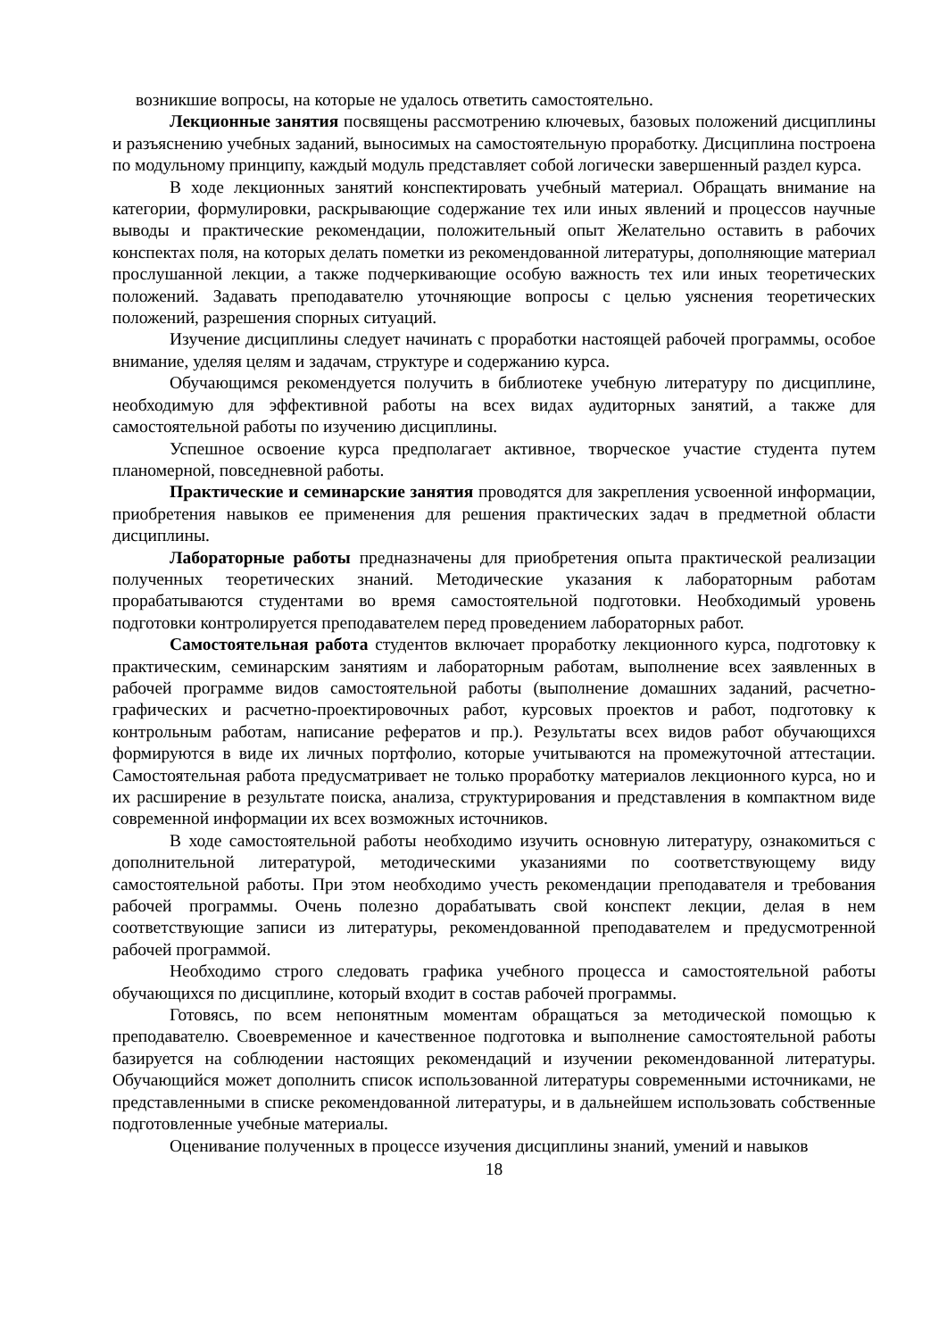возникшие вопросы, на которые не удалось ответить самостоятельно.
Лекционные занятия посвящены рассмотрению ключевых, базовых положений дисциплины и разъяснению учебных заданий, выносимых на самостоятельную проработку. Дисциплина построена по модульному принципу, каждый модуль представляет собой логически завершенный раздел курса.
В ходе лекционных занятий конспектировать учебный материал. Обращать внимание на категории, формулировки, раскрывающие содержание тех или иных явлений и процессов научные выводы и практические рекомендации, положительный опыт Желательно оставить в рабочих конспектах поля, на которых делать пометки из рекомендованной литературы, дополняющие материал прослушанной лекции, а также подчеркивающие особую важность тех или иных теоретических положений. Задавать преподавателю уточняющие вопросы с целью уяснения теоретических положений, разрешения спорных ситуаций.
Изучение дисциплины следует начинать с проработки настоящей рабочей программы, особое внимание, уделяя целям и задачам, структуре и содержанию курса.
Обучающимся рекомендуется получить в библиотеке учебную литературу по дисциплине, необходимую для эффективной работы на всех видах аудиторных занятий, а также для самостоятельной работы по изучению дисциплины.
Успешное освоение курса предполагает активное, творческое участие студента путем планомерной, повседневной работы.
Практические и семинарские занятия проводятся для закрепления усвоенной информации, приобретения навыков ее применения для решения практических задач в предметной области дисциплины.
Лабораторные работы предназначены для приобретения опыта практической реализации полученных теоретических знаний. Методические указания к лабораторным работам прорабатываются студентами во время самостоятельной подготовки. Необходимый уровень подготовки контролируется преподавателем перед проведением лабораторных работ.
Самостоятельная работа студентов включает проработку лекционного курса, подготовку к практическим, семинарским занятиям и лабораторным работам, выполнение всех заявленных в рабочей программе видов самостоятельной работы (выполнение домашних заданий, расчетно-графических и расчетно-проектировочных работ, курсовых проектов и работ, подготовку к контрольным работам, написание рефератов и пр.). Результаты всех видов работ обучающихся формируются в виде их личных портфолио, которые учитываются на промежуточной аттестации. Самостоятельная работа предусматривает не только проработку материалов лекционного курса, но и их расширение в результате поиска, анализа, структурирования и представления в компактном виде современной информации их всех возможных источников.
В ходе самостоятельной работы необходимо изучить основную литературу, ознакомиться с дополнительной литературой, методическими указаниями по соответствующему виду самостоятельной работы. При этом необходимо учесть рекомендации преподавателя и требования рабочей программы. Очень полезно дорабатывать свой конспект лекции, делая в нем соответствующие записи из литературы, рекомендованной преподавателем и предусмотренной рабочей программой.
Необходимо строго следовать графика учебного процесса и самостоятельной работы обучающихся по дисциплине, который входит в состав рабочей программы.
Готовясь, по всем непонятным моментам обращаться за методической помощью к преподавателю. Своевременное и качественное подготовка и выполнение самостоятельной работы базируется на соблюдении настоящих рекомендаций и изучении рекомендованной литературы. Обучающийся может дополнить список использованной литературы современными источниками, не представленными в списке рекомендованной литературы, и в дальнейшем использовать собственные подготовленные учебные материалы.
Оценивание полученных в процессе изучения дисциплины знаний, умений и навыков
18